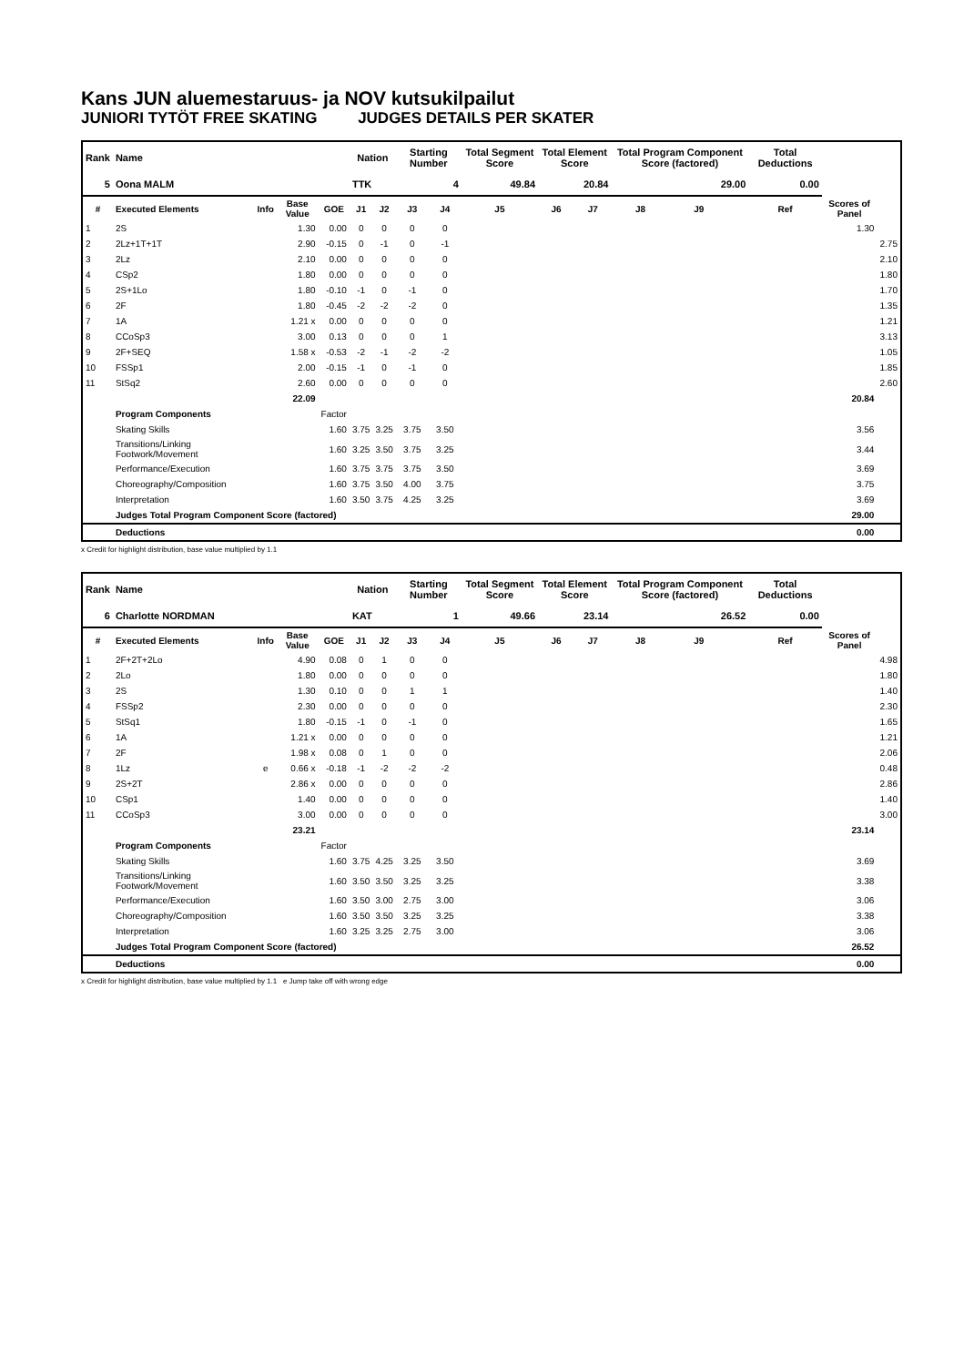Kans JUN aluemestaruus- ja NOV kutsukilpailut
JUNIORI TYTÖT FREE SKATING JUDGES DETAILS PER SKATER
| Rank | Name | | | | Nation | | Starting Number | | Total Segment Score | Total Element Score | | Total Program Component Score (factored) | | | Total Deductions | | |
| --- | --- | --- | --- | --- | --- | --- | --- | --- | --- | --- | --- | --- | --- | --- | --- | --- | --- |
| 5 | Oona MALM | | | | TTK | | 4 | | 49.84 | 20.84 | | 29.00 | | | 0.00 | | |
| # | Executed Elements | Info | Base Value | GOE | J1 | J2 | J3 | J4 | J5 | J6 | J7 | J8 | J9 | | Ref | Scores of Panel | |
| 1 | 2S | | 1.30 | 0.00 | 0 | 0 | 0 | 0 | | | | | | | | 1.30 | |
| 2 | 2Lz+1T+1T | | 2.90 | -0.15 | 0 | -1 | 0 | -1 | | | | | | | | | 2.75 |
| 3 | 2Lz | | 2.10 | 0.00 | 0 | 0 | 0 | 0 | | | | | | | | | 2.10 |
| 4 | CSp2 | | 1.80 | 0.00 | 0 | 0 | 0 | 0 | | | | | | | | | 1.80 |
| 5 | 2S+1Lo | | 1.80 | -0.10 | -1 | 0 | -1 | 0 | | | | | | | | | 1.70 |
| 6 | 2F | | 1.80 | -0.45 | -2 | -2 | -2 | 0 | | | | | | | | | 1.35 |
| 7 | 1A | | 1.21 x | 0.00 | 0 | 0 | 0 | 0 | | | | | | | | | 1.21 |
| 8 | CCoSp3 | | 3.00 | 0.13 | 0 | 0 | 0 | 1 | | | | | | | | | 3.13 |
| 9 | 2F+SEQ | | 1.58 x | -0.53 | -2 | -1 | -2 | -2 | | | | | | | | | 1.05 |
| 10 | FSSp1 | | 2.00 | -0.15 | -1 | 0 | -1 | 0 | | | | | | | | | 1.85 |
| 11 | StSq2 | | 2.60 | 0.00 | 0 | 0 | 0 | 0 | | | | | | | | | 2.60 |
| | | | 22.09 | | | | | | | | | | | | | 20.84 | |
| | Program Components | | | Factor | | | | | | | | | | | | | |
| | Skating Skills | | | 1.60 | 3.75 | 3.25 | 3.75 | 3.50 | | | | | | | | 3.56 | |
| | Transitions/Linking Footwork/Movement | | | 1.60 | 3.25 | 3.50 | 3.75 | 3.25 | | | | | | | | 3.44 | |
| | Performance/Execution | | | 1.60 | 3.75 | 3.75 | 3.75 | 3.50 | | | | | | | | 3.69 | |
| | Choreography/Composition | | | 1.60 | 3.75 | 3.50 | 4.00 | 3.75 | | | | | | | | 3.75 | |
| | Interpretation | | | 1.60 | 3.50 | 3.75 | 4.25 | 3.25 | | | | | | | | 3.69 | |
| | Judges Total Program Component Score (factored) | | | | | | | | | | | | | | | 29.00 | |
| | Deductions | | | | | | | | | | | | | | | 0.00 | |
x Credit for highlight distribution, base value multiplied by 1.1
| Rank | Name | | | | Nation | | Starting Number | | Total Segment Score | Total Element Score | | Total Program Component Score (factored) | | | Total Deductions | | |
| --- | --- | --- | --- | --- | --- | --- | --- | --- | --- | --- | --- | --- | --- | --- | --- | --- | --- |
| 6 | Charlotte NORDMAN | | | | KAT | | 1 | | 49.66 | 23.14 | | 26.52 | | | 0.00 | | |
| # | Executed Elements | Info | Base Value | GOE | J1 | J2 | J3 | J4 | J5 | J6 | J7 | J8 | J9 | | Ref | Scores of Panel | |
| 1 | 2F+2T+2Lo | | 4.90 | 0.08 | 0 | 1 | 0 | 0 | | | | | | | | | 4.98 |
| 2 | 2Lo | | 1.80 | 0.00 | 0 | 0 | 0 | 0 | | | | | | | | | 1.80 |
| 3 | 2S | | 1.30 | 0.10 | 0 | 0 | 1 | 1 | | | | | | | | | 1.40 |
| 4 | FSSp2 | | 2.30 | 0.00 | 0 | 0 | 0 | 0 | | | | | | | | | 2.30 |
| 5 | StSq1 | | 1.80 | -0.15 | -1 | 0 | -1 | 0 | | | | | | | | | 1.65 |
| 6 | 1A | | 1.21 x | 0.00 | 0 | 0 | 0 | 0 | | | | | | | | | 1.21 |
| 7 | 2F | | 1.98 x | 0.08 | 0 | 1 | 0 | 0 | | | | | | | | | 2.06 |
| 8 | 1Lz | e | 0.66 x | -0.18 | -1 | -2 | -2 | -2 | | | | | | | | | 0.48 |
| 9 | 2S+2T | | 2.86 x | 0.00 | 0 | 0 | 0 | 0 | | | | | | | | | 2.86 |
| 10 | CSp1 | | 1.40 | 0.00 | 0 | 0 | 0 | 0 | | | | | | | | | 1.40 |
| 11 | CCoSp3 | | 3.00 | 0.00 | 0 | 0 | 0 | 0 | | | | | | | | | 3.00 |
| | | | 23.21 | | | | | | | | | | | | | 23.14 | |
| | Program Components | | | Factor | | | | | | | | | | | | | |
| | Skating Skills | | | 1.60 | 3.75 | 4.25 | 3.25 | 3.50 | | | | | | | | 3.69 | |
| | Transitions/Linking Footwork/Movement | | | 1.60 | 3.50 | 3.50 | 3.25 | 3.25 | | | | | | | | 3.38 | |
| | Performance/Execution | | | 1.60 | 3.50 | 3.00 | 2.75 | 3.00 | | | | | | | | 3.06 | |
| | Choreography/Composition | | | 1.60 | 3.50 | 3.50 | 3.25 | 3.25 | | | | | | | | 3.38 | |
| | Interpretation | | | 1.60 | 3.25 | 3.25 | 2.75 | 3.00 | | | | | | | | 3.06 | |
| | Judges Total Program Component Score (factored) | | | | | | | | | | | | | | | 26.52 | |
| | Deductions | | | | | | | | | | | | | | | 0.00 | |
x Credit for highlight distribution, base value multiplied by 1.1 e Jump take off with wrong edge